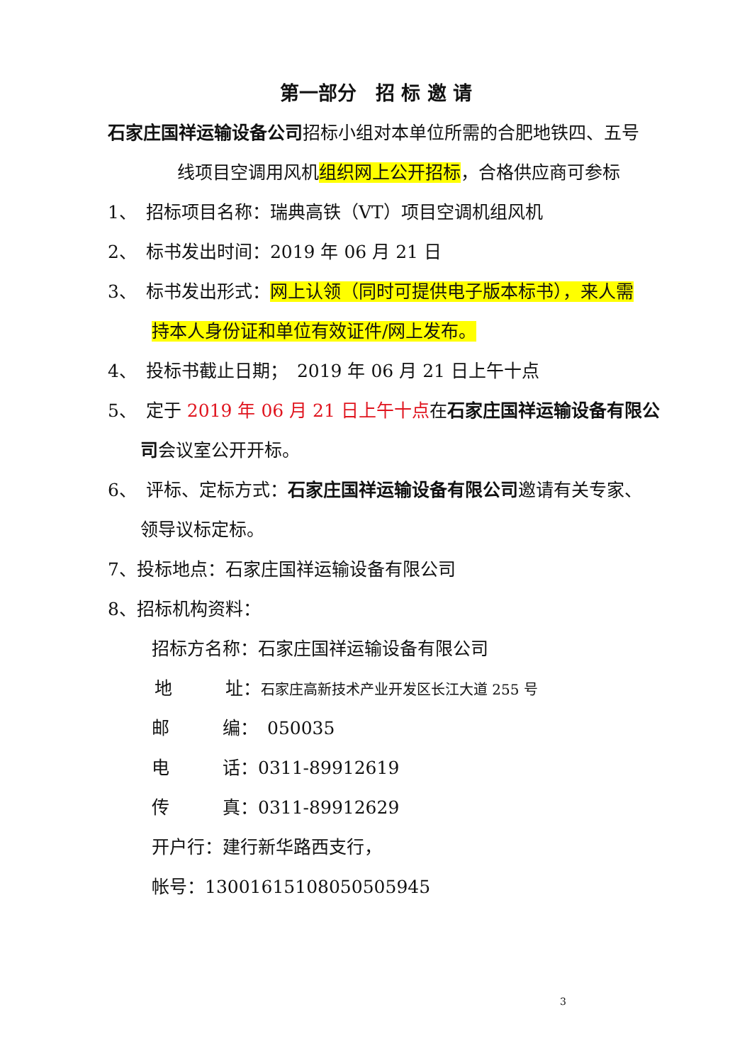第一部分　招 标 邀 请
石家庄国祥运输设备公司招标小组对本单位所需的合肥地铁四、五号
线项目空调用风机组织网上公开招标，合格供应商可参标
1、　招标项目名称：瑞典高铁（VT）项目空调机组风机
2、　标书发出时间：2019 年 06 月 21 日
3、　标书发出形式：网上认领（同时可提供电子版本标书），来人需
持本人身份证和单位有效证件/网上发布。
4、　投标书截止日期；　2019 年 06 月 21 日上午十点
5、　定于 2019 年 06 月 21 日上午十点在石家庄国祥运输设备有限公
司会议室公开开标。
6、　评标、定标方式：石家庄国祥运输设备有限公司邀请有关专家、
领导议标定标。
7、投标地点：石家庄国祥运输设备有限公司
8、招标机构资料：
招标方名称：石家庄国祥运输设备有限公司
地　　　址：石家庄高新技术产业开发区长江大道 255 号
邮　　　编：　050035
电　　　话：0311-89912619
传　　　真：0311-89912629
开户行：建行新华路西支行，
帐号：13001615108050505945
3